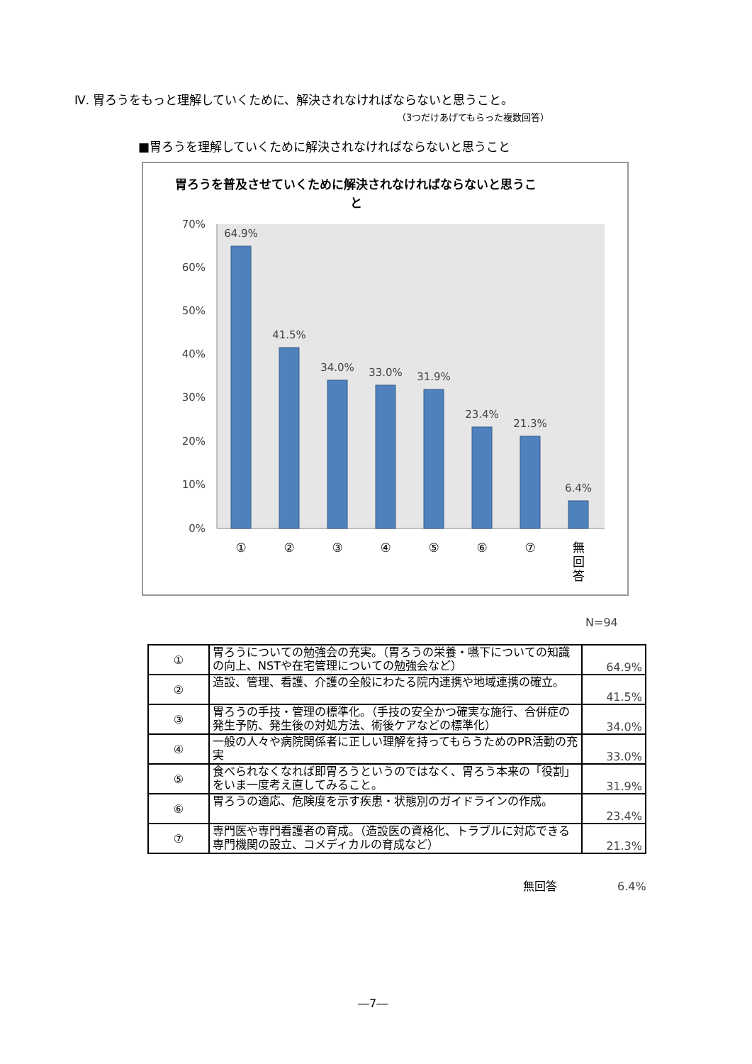Ⅳ. 胃ろうをもっと理解していくために、解決されなければならないと思うこと。
（3つだけあげてもらった複数回答）
■胃ろうを理解していくために解決されなければならないと思うこと
胃ろうを普及させていくために解決されなければならないと思うこ
と
70%
60%
50%
40%
30%
20%
10%
0%
64.9%
41.5%
34.0%
33.0%
31.9%
23.4%
21.3%
6.4%
①
②
③
④
⑤
⑥
⑦
無
回
答
N=94
| ① | 胃ろうについての勉強会の充実。（胃ろうの栄養・嚥下についての知識の向上、NSTや在宅管理についての勉強会など） | 64.9% |
| ② | 造設、管理、看護、介護の全般にわたる院内連携や地域連携の確立。 | 41.5% |
| ③ | 胃ろうの手技・管理の標準化。（手技の安全かつ確実な施行、合併症の発生予防、発生後の対処方法、術後ケアなどの標準化） | 34.0% |
| ④ | 一般の人々や病院関係者に正しい理解を持ってもらうためのPR活動の充実 | 33.0% |
| ⑤ | 食べられなくなれば即胃ろうというのではなく、胃ろう本来の「役割」をいま一度考え直してみること。 | 31.9% |
| ⑥ | 胃ろうの適応、危険度を示す疾患・状態別のガイドラインの作成。 | 23.4% |
| ⑦ | 専門医や専門看護者の育成。（造設医の資格化、トラブルに対応できる専門機関の設立、コメディカルの育成など） | 21.3% |
無回答 6.4%
―7―